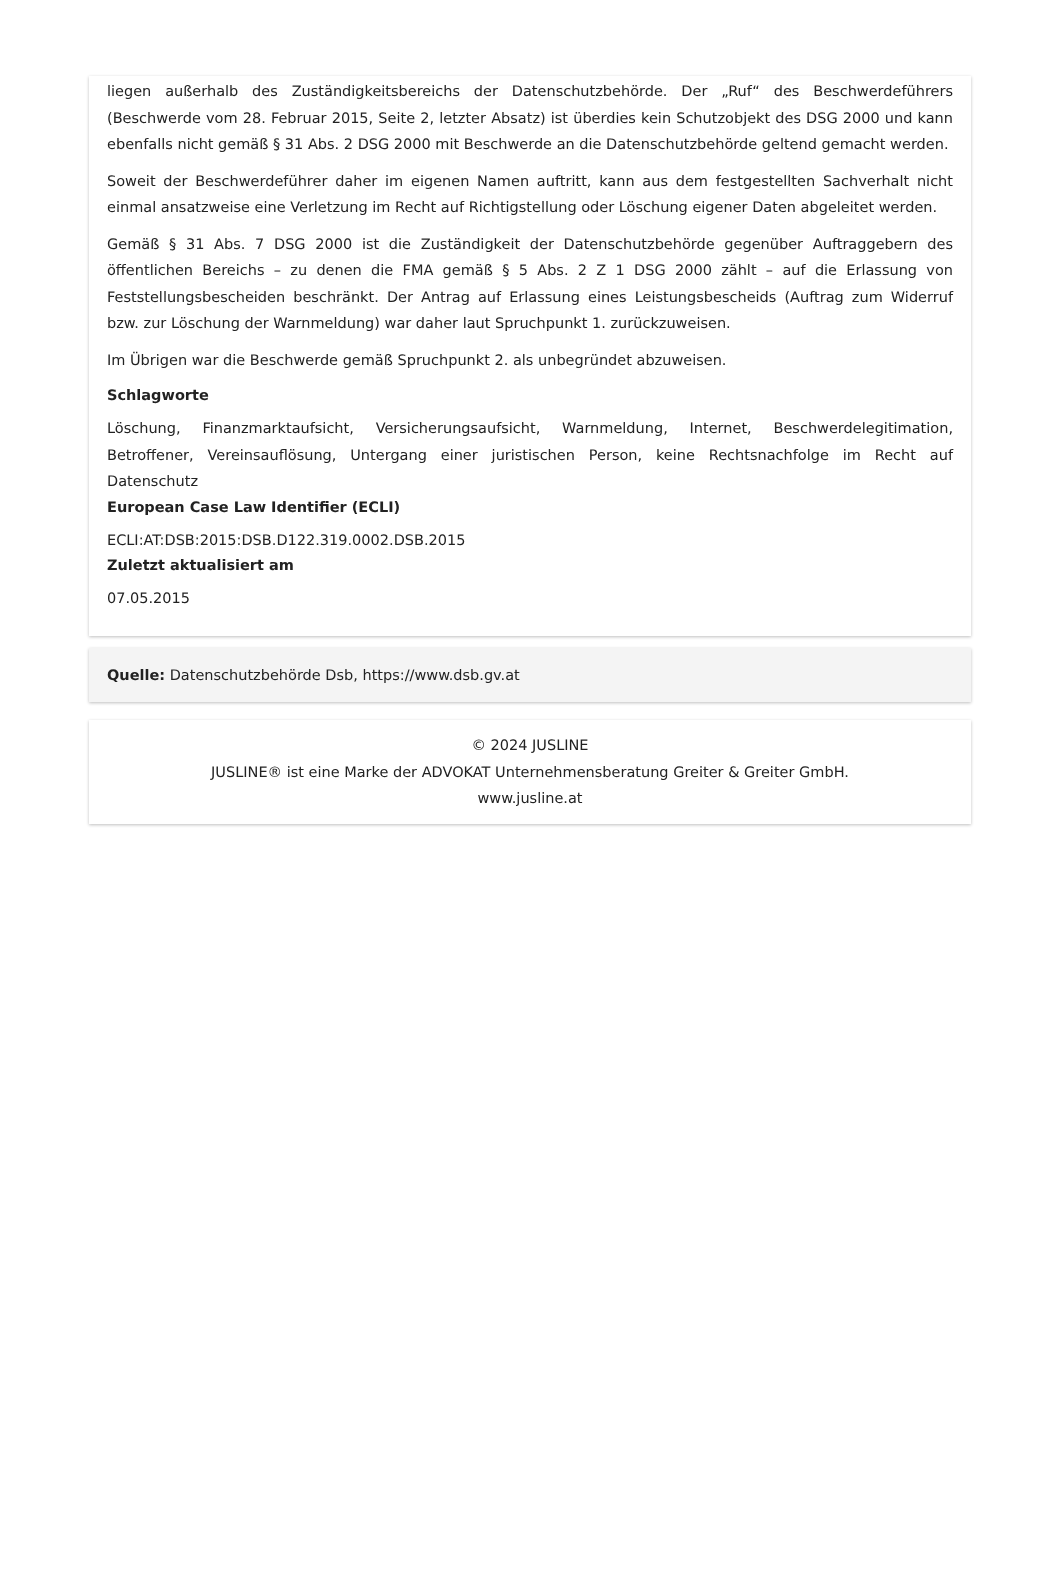liegen außerhalb des Zuständigkeitsbereichs der Datenschutzbehörde. Der „Ruf“ des Beschwerdeführers (Beschwerde vom 28. Februar 2015, Seite 2, letzter Absatz) ist überdies kein Schutzobjekt des DSG 2000 und kann ebenfalls nicht gemäß § 31 Abs. 2 DSG 2000 mit Beschwerde an die Datenschutzbehörde geltend gemacht werden.
Soweit der Beschwerdeführer daher im eigenen Namen auftritt, kann aus dem festgestellten Sachverhalt nicht einmal ansatzweise eine Verletzung im Recht auf Richtigstellung oder Löschung eigener Daten abgeleitet werden.
Gemäß § 31 Abs. 7 DSG 2000 ist die Zuständigkeit der Datenschutzbehörde gegenüber Auftraggebern des öffentlichen Bereichs – zu denen die FMA gemäß § 5 Abs. 2 Z 1 DSG 2000 zählt – auf die Erlassung von Feststellungsbescheiden beschränkt. Der Antrag auf Erlassung eines Leistungsbescheids (Auftrag zum Widerruf bzw. zur Löschung der Warnmeldung) war daher laut Spruchpunkt 1. zurückzuweisen.
Im Übrigen war die Beschwerde gemäß Spruchpunkt 2. als unbegründet abzuweisen.
Schlagworte
Löschung, Finanzmarktaufsicht, Versicherungsaufsicht, Warnmeldung, Internet, Beschwerdelegitimation, Betroffener, Vereinsauflösung, Untergang einer juristischen Person, keine Rechtsnachfolge im Recht auf Datenschutz
European Case Law Identifier (ECLI)
ECLI:AT:DSB:2015:DSB.D122.319.0002.DSB.2015
Zuletzt aktualisiert am
07.05.2015
Quelle: Datenschutzbehörde Dsb, https://www.dsb.gv.at
© 2024 JUSLINE
JUSLINE® ist eine Marke der ADVOKAT Unternehmensberatung Greiter & Greiter GmbH.
www.jusline.at